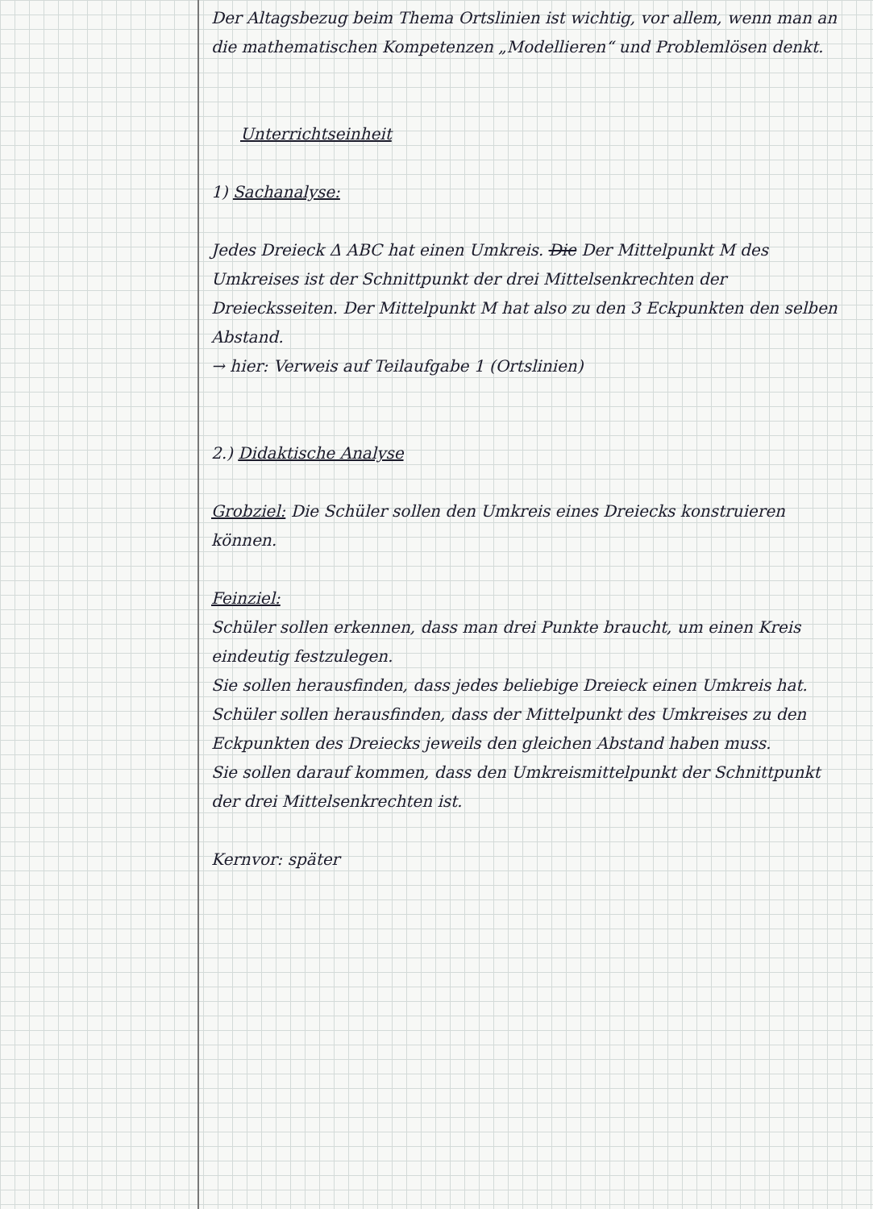Der Altagsbezug beim Thema Ortslinien ist wichtig, vor allem, wenn man an die mathematischen Kompetenzen „Modellieren“ und Problemlösen denkt.
Unterrichtseinheit
1) Sachanalyse:
Jedes Dreieck Δ ABC hat einen Umkreis. Die Der Mittelpunkt M des Umkreises ist der Schnittpunkt der drei Mittelsenkrechten der Dreiecksseiten. Der Mittelpunkt M hat also zu den 3 Eckpunkten den selben Abstand.
→ hier: Verweis auf Teilaufgabe 1 (Ortslinien)
2.) Didaktische Analyse
Grobziel: Die Schüler sollen den Umkreis eines Dreiecks konstruieren können.
Feinziel:
Schüler sollen erkennen, dass man drei Punkte braucht, um einen Kreis eindeutig festzulegen.
Sie sollen herausfinden, dass jedes beliebige Dreieck einen Umkreis hat. Schüler sollen herausfinden, dass der Mittelpunkt des Umkreises zu den Eckpunkten des Dreiecks jeweils den gleichen Abstand haben muss.
Sie sollen darauf kommen, dass den Umkreismittelpunkt der Schnittpunkt der drei Mittelsenkrechten ist.
Kernvor: später